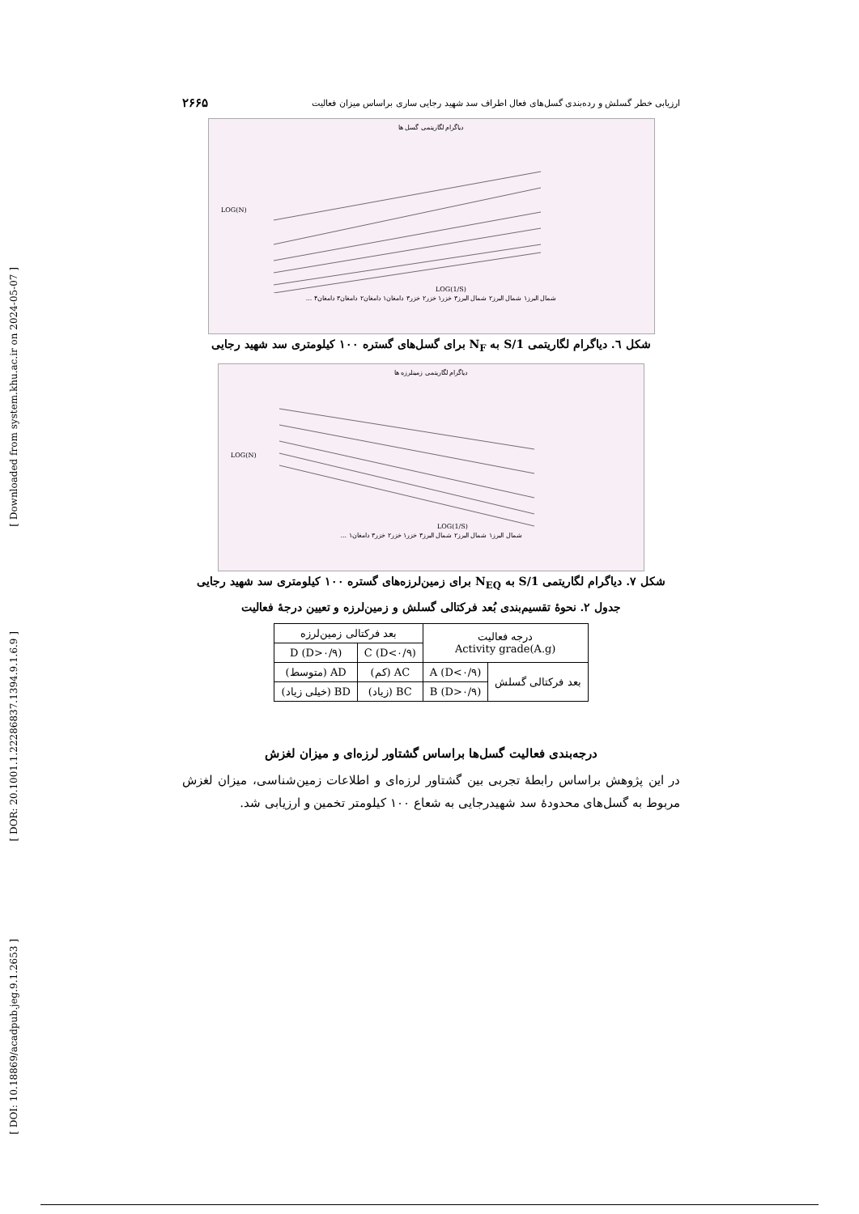[ Downloaded from system.khu.ac.ir on 2024-05-07 ]
[ DOR: 20.1001.1.22286837.1394.9.1.6.9 ]
[ DOI: 10.18869/acadpub.jeg.9.1.2653 ]
ارزیابی خطر گسلش و رده‌بندی گسل‌های فعال اطراف سد شهید رجایی ساری براساس میزان فعالیت ۲۶۶۵
دیاگرام لگاریتمی گسل ها
LOG(N)
LOG(1/S)
شمال البرز۱ شمال البرز۲ شمال البرز۳ خزر۱ خزر۲ خزر۳ دامغان۱ دامغان۲ دامغان۳ دامغان۴ ...
شکل ٦. دیاگرام لگاریتمی 1/S به N<sub>F</sub> برای گسل‌های گستره ۱۰۰ کیلومتری سد شهید رجایی
دیاگرام لگاریتمی زمینلرزه ها
LOG(N)
LOG(1/S)
شمال البرز۱ شمال البرز۲ شمال البرز۳ خزر۱ خزر۲ خزر۳ دامغان۱ ...
شکل ۷. دیاگرام لگاریتمی 1/S به N<sub>EQ</sub> برای زمین‌لرزه‌های گستره ۱۰۰ کیلومتری سد شهید رجایی
جدول ۲. نحوهٔ تقسیم‌بندی بُعد فرکتالی گسلش و زمین‌لرزه و تعیین درجهٔ فعالیت
| درجه فعالیت Activity grade(A.g) | | بعد فرکتالی زمین‌لرزه | |
| | | C (D<۰/۹) | D (D>۰/۹) |
| بعد فرکتالی گسلش | A (D<۰/۹) | AC (کم) | AD (متوسط) |
| | B (D>۰/۹) | BC (زیاد) | BD (خیلی زیاد) |
درجه‌بندی فعالیت گسل‌ها براساس گشتاور لرزه‌ای و میزان لغزش
در این پژوهش براساس رابطهٔ تجربی بین گشتاور لرزه‌ای و اطلاعات زمین‌شناسی، میزان لغزش مربوط به گسل‌های محدودهٔ سد شهیدرجایی به شعاع ۱۰۰ کیلومتر تخمین و ارزیابی شد.